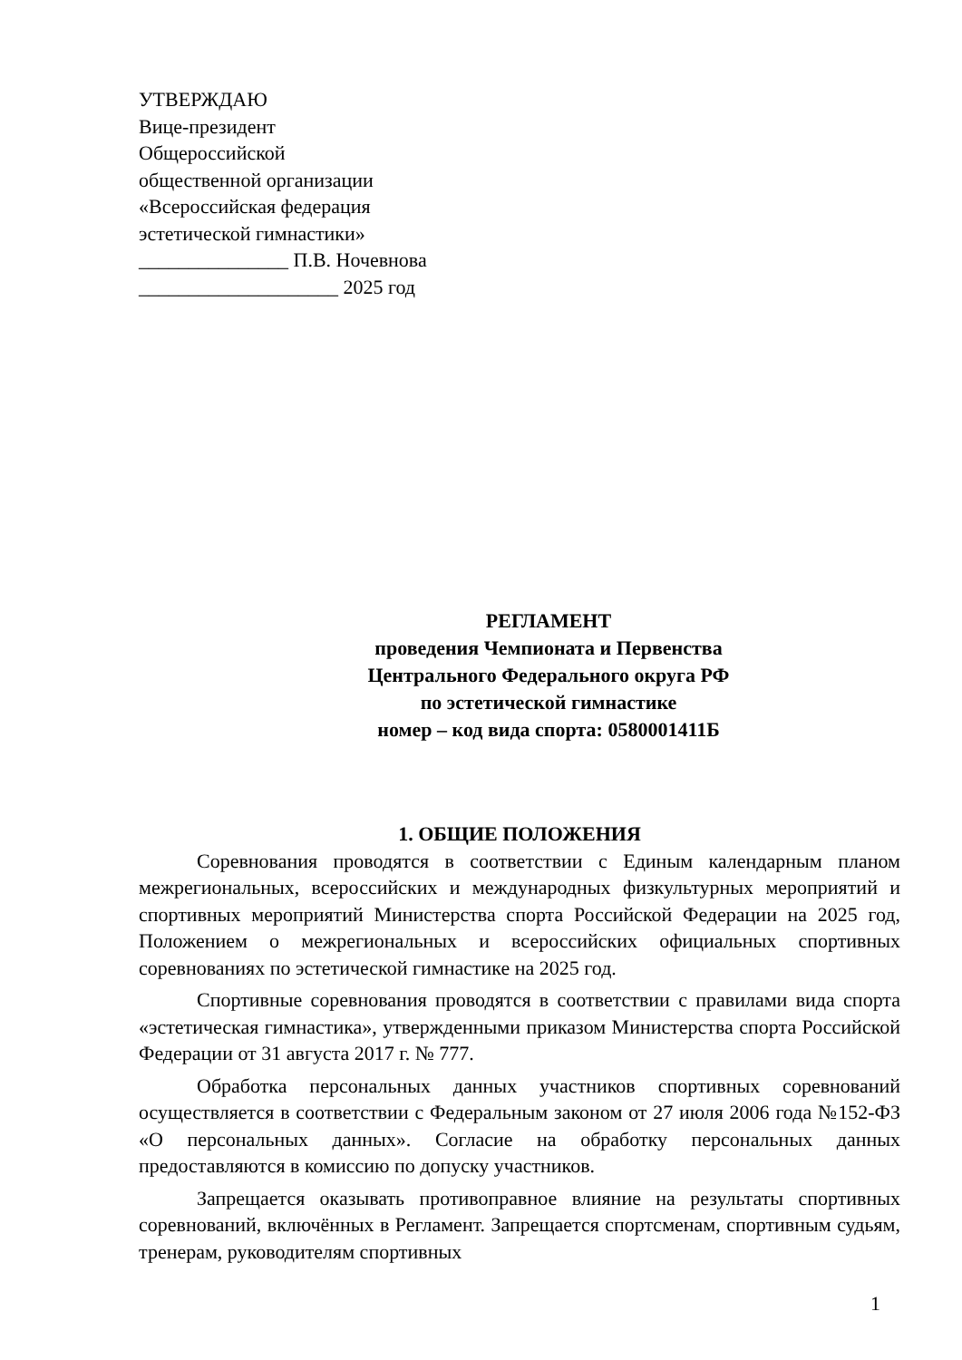УТВЕРЖДАЮ
Вице-президент
Общероссийской
общественной организации
«Всероссийская федерация
эстетической гимнастики»
_______________ П.В. Ночевнова
____________________ 2025 год
РЕГЛАМЕНТ
проведения Чемпионата и Первенства
Центрального Федерального округа РФ
по эстетической гимнастике
номер – код вида спорта: 0580001411Б
1. ОБЩИЕ ПОЛОЖЕНИЯ
Соревнования проводятся в соответствии с Единым календарным планом межрегиональных, всероссийских и международных физкультурных мероприятий и спортивных мероприятий Министерства спорта Российской Федерации на 2025 год, Положением о межрегиональных и всероссийских официальных спортивных соревнованиях по эстетической гимнастике на 2025 год.
Спортивные соревнования проводятся в соответствии с правилами вида спорта «эстетическая гимнастика», утвержденными приказом Министерства спорта Российской Федерации от 31 августа 2017 г. № 777.
Обработка персональных данных участников спортивных соревнований осуществляется в соответствии с Федеральным законом от 27 июля 2006 года №152-ФЗ «О персональных данных». Согласие на обработку персональных данных предоставляются в комиссию по допуску участников.
Запрещается оказывать противоправное влияние на результаты спортивных соревнований, включённых в Регламент. Запрещается спортсменам, спортивным судьям, тренерам, руководителям спортивных
1